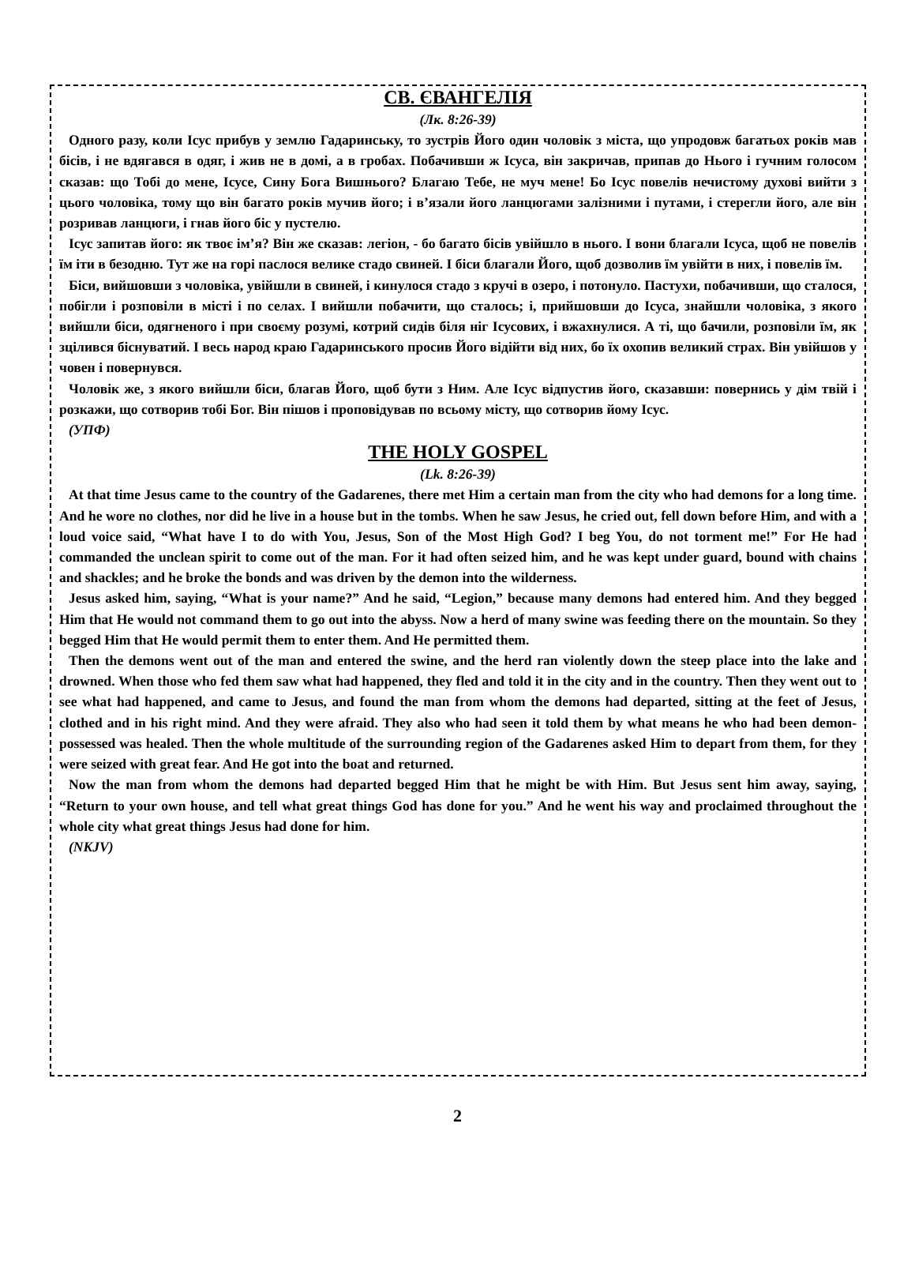СВ. ЄВАНГЕЛІЯ
(Лк. 8:26-39)
Одного разу, коли Ісус прибув у землю Гадаринську, то зустрів Його один чоловік з міста, що упродовж багатьох років мав бісів, і не вдягався в одяг, і жив не в домі, а в гробах. Побачивши ж Ісуса, він закричав, припав до Нього і гучним голосом сказав: що Тобі до мене, Ісусе, Сину Бога Вишнього? Благаю Тебе, не муч мене! Бо Ісус повелів нечистому духові вийти з цього чоловіка, тому що він багато років мучив його; і в’язали його ланцюгами залізними і путами, і стерегли його, але він розривав ланцюги, і гнав його біс у пустелю.
Ісус запитав його: як твоє ім’я? Він же сказав: легіон, - бо багато бісів увійшло в нього. І вони благали Ісуса, щоб не повелів їм іти в безодню. Тут же на горі паслося велике стадо свиней. І біси благали Його, щоб дозволив їм увійти в них, і повелів їм.
Біси, вийшовши з чоловіка, увійшли в свиней, і кинулося стадо з кручі в озеро, і потонуло. Пастухи, побачивши, що сталося, побігли і розповіли в місті і по селах. І вийшли побачити, що сталось; і, прийшовши до Ісуса, знайшли чоловіка, з якого вийшли біси, одягненого і при своєму розумі, котрий сидів біля ніг Ісусових, і вжахнулися. А ті, що бачили, розповіли їм, як зцілився біснуватий. І весь народ краю Гадаринського просив Його відійти від них, бо їх охопив великий страх. Він увійшов у човен і повернувся.
Чоловік же, з якого вийшли біси, благав Його, щоб бути з Ним. Але Ісус відпустив його, сказавши: повернись у дім твій і розкажи, що сотворив тобі Бог. Він пішов і проповідував по всьому місту, що сотворив йому Ісус.
(УПФ)
THE HOLY GOSPEL
(Lk. 8:26-39)
At that time Jesus came to the country of the Gadarenes, there met Him a certain man from the city who had demons for a long time. And he wore no clothes, nor did he live in a house but in the tombs. When he saw Jesus, he cried out, fell down before Him, and with a loud voice said, “What have I to do with You, Jesus, Son of the Most High God? I beg You, do not torment me!” For He had commanded the unclean spirit to come out of the man. For it had often seized him, and he was kept under guard, bound with chains and shackles; and he broke the bonds and was driven by the demon into the wilderness.
Jesus asked him, saying, “What is your name?” And he said, “Legion,” because many demons had entered him. And they begged Him that He would not command them to go out into the abyss. Now a herd of many swine was feeding there on the mountain. So they begged Him that He would permit them to enter them. And He permitted them.
Then the demons went out of the man and entered the swine, and the herd ran violently down the steep place into the lake and drowned. When those who fed them saw what had happened, they fled and told it in the city and in the country. Then they went out to see what had happened, and came to Jesus, and found the man from whom the demons had departed, sitting at the feet of Jesus, clothed and in his right mind. And they were afraid. They also who had seen it told them by what means he who had been demon-possessed was healed. Then the whole multitude of the surrounding region of the Gadarenes asked Him to depart from them, for they were seized with great fear. And He got into the boat and returned.
Now the man from whom the demons had departed begged Him that he might be with Him. But Jesus sent him away, saying, “Return to your own house, and tell what great things God has done for you.” And he went his way and proclaimed throughout the whole city what great things Jesus had done for him.
(NKJV)
2